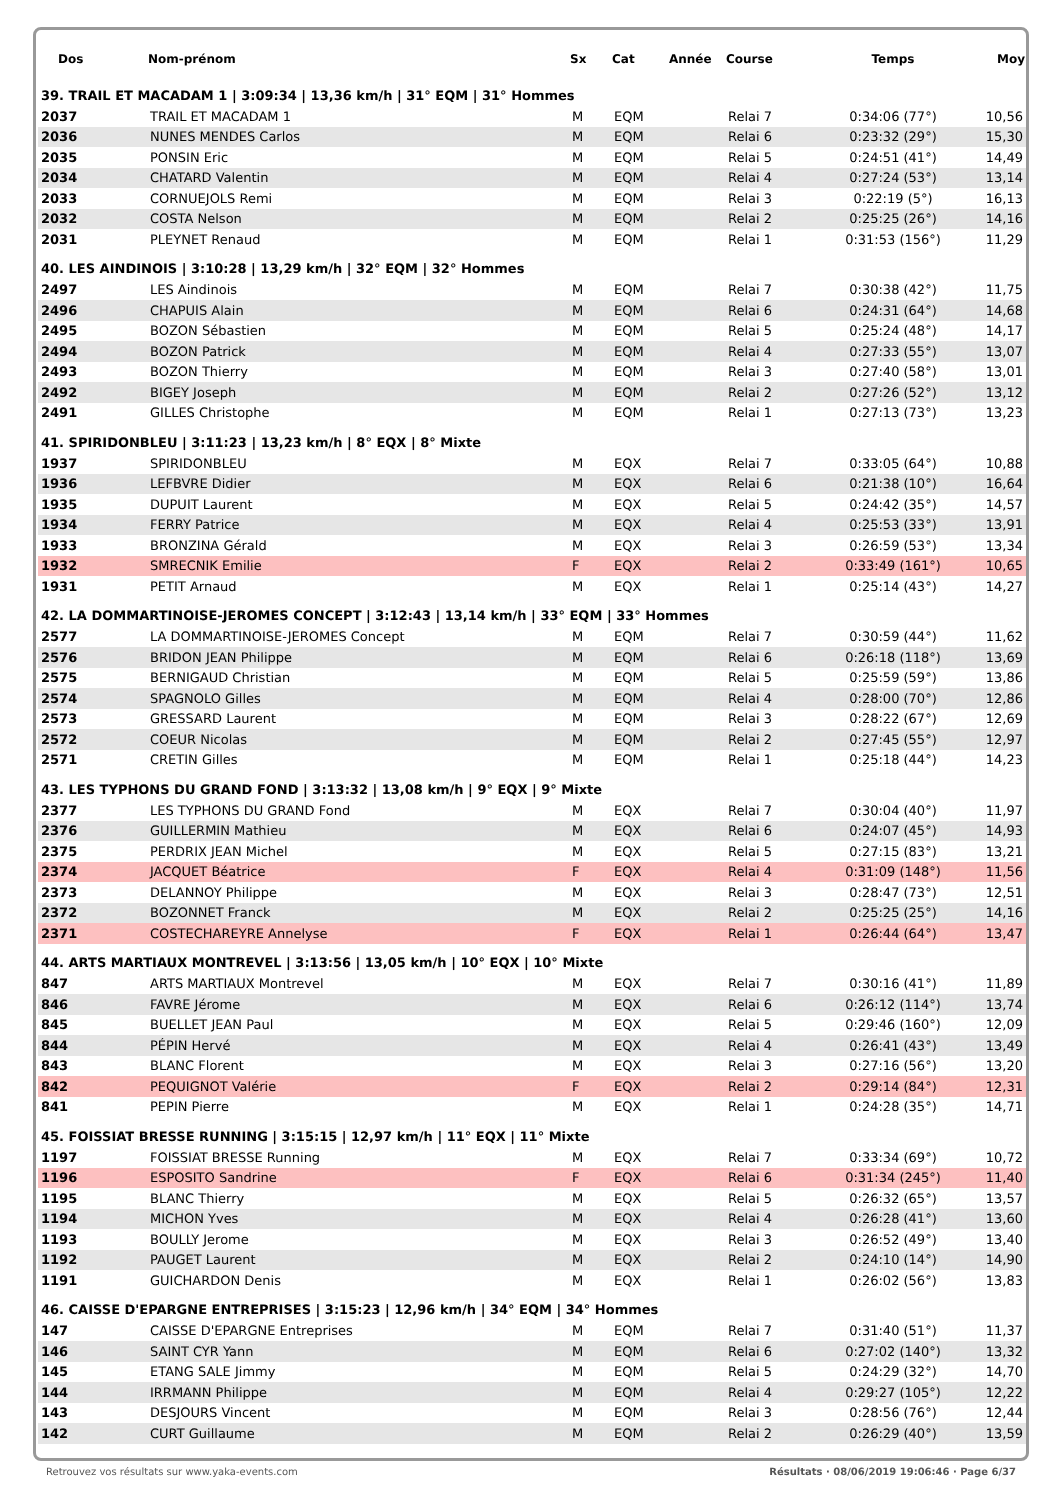| Dos | Nom-prénom | Sx | Cat | Année | Course | Temps | Moy |
| --- | --- | --- | --- | --- | --- | --- | --- |
| 39. TRAIL ET MACADAM 1 / 3:09:34 / 13,36 km/h / 31° EQM / 31° Hommes | | | | | | | |
| 2037 | TRAIL ET MACADAM 1 | M | EQM | | Relai 7 | 0:34:06 (77°) | 10,56 |
| 2036 | NUNES MENDES Carlos | M | EQM | | Relai 6 | 0:23:32 (29°) | 15,30 |
| 2035 | PONSIN Eric | M | EQM | | Relai 5 | 0:24:51 (41°) | 14,49 |
| 2034 | CHATARD Valentin | M | EQM | | Relai 4 | 0:27:24 (53°) | 13,14 |
| 2033 | CORNUEJOLS Remi | M | EQM | | Relai 3 | 0:22:19 (5°) | 16,13 |
| 2032 | COSTA Nelson | M | EQM | | Relai 2 | 0:25:25 (26°) | 14,16 |
| 2031 | PLEYNET Renaud | M | EQM | | Relai 1 | 0:31:53 (156°) | 11,29 |
| 40. LES AINDINOIS / 3:10:28 / 13,29 km/h / 32° EQM / 32° Hommes | | | | | | | |
| 2497 | LES Aindinois | M | EQM | | Relai 7 | 0:30:38 (42°) | 11,75 |
| 2496 | CHAPUIS Alain | M | EQM | | Relai 6 | 0:24:31 (64°) | 14,68 |
| 2495 | BOZON Sébastien | M | EQM | | Relai 5 | 0:25:24 (48°) | 14,17 |
| 2494 | BOZON Patrick | M | EQM | | Relai 4 | 0:27:33 (55°) | 13,07 |
| 2493 | BOZON Thierry | M | EQM | | Relai 3 | 0:27:40 (58°) | 13,01 |
| 2492 | BIGEY Joseph | M | EQM | | Relai 2 | 0:27:26 (52°) | 13,12 |
| 2491 | GILLES Christophe | M | EQM | | Relai 1 | 0:27:13 (73°) | 13,23 |
| 41. SPIRIDONBLEU / 3:11:23 / 13,23 km/h / 8° EQX / 8° Mixte | | | | | | | |
| 1937 | SPIRIDONBLEU | M | EQX | | Relai 7 | 0:33:05 (64°) | 10,88 |
| 1936 | LEFBVRE Didier | M | EQX | | Relai 6 | 0:21:38 (10°) | 16,64 |
| 1935 | DUPUIT Laurent | M | EQX | | Relai 5 | 0:24:42 (35°) | 14,57 |
| 1934 | FERRY Patrice | M | EQX | | Relai 4 | 0:25:53 (33°) | 13,91 |
| 1933 | BRONZINA Gérald | M | EQX | | Relai 3 | 0:26:59 (53°) | 13,34 |
| 1932 | SMRECNIK Emilie | F | EQX | | Relai 2 | 0:33:49 (161°) | 10,65 |
| 1931 | PETIT Arnaud | M | EQX | | Relai 1 | 0:25:14 (43°) | 14,27 |
| 42. LA DOMMARTINOISE-JEROMES CONCEPT / 3:12:43 / 13,14 km/h / 33° EQM / 33° Hommes | | | | | | | |
| 2577 | LA DOMMARTINOISE-JEROMES Concept | M | EQM | | Relai 7 | 0:30:59 (44°) | 11,62 |
| 2576 | BRIDON JEAN Philippe | M | EQM | | Relai 6 | 0:26:18 (118°) | 13,69 |
| 2575 | BERNIGAUD Christian | M | EQM | | Relai 5 | 0:25:59 (59°) | 13,86 |
| 2574 | SPAGNOLO Gilles | M | EQM | | Relai 4 | 0:28:00 (70°) | 12,86 |
| 2573 | GRESSARD Laurent | M | EQM | | Relai 3 | 0:28:22 (67°) | 12,69 |
| 2572 | COEUR Nicolas | M | EQM | | Relai 2 | 0:27:45 (55°) | 12,97 |
| 2571 | CRETIN Gilles | M | EQM | | Relai 1 | 0:25:18 (44°) | 14,23 |
| 43. LES TYPHONS DU GRAND FOND / 3:13:32 / 13,08 km/h / 9° EQX / 9° Mixte | | | | | | | |
| 2377 | LES TYPHONS DU GRAND Fond | M | EQX | | Relai 7 | 0:30:04 (40°) | 11,97 |
| 2376 | GUILLERMIN Mathieu | M | EQX | | Relai 6 | 0:24:07 (45°) | 14,93 |
| 2375 | PERDRIX JEAN Michel | M | EQX | | Relai 5 | 0:27:15 (83°) | 13,21 |
| 2374 | JACQUET Béatrice | F | EQX | | Relai 4 | 0:31:09 (148°) | 11,56 |
| 2373 | DELANNOY Philippe | M | EQX | | Relai 3 | 0:28:47 (73°) | 12,51 |
| 2372 | BOZONNET Franck | M | EQX | | Relai 2 | 0:25:25 (25°) | 14,16 |
| 2371 | COSTECHAREYRE Annelyse | F | EQX | | Relai 1 | 0:26:44 (64°) | 13,47 |
| 44. ARTS MARTIAUX MONTREVEL / 3:13:56 / 13,05 km/h / 10° EQX / 10° Mixte | | | | | | | |
| 847 | ARTS MARTIAUX Montrevel | M | EQX | | Relai 7 | 0:30:16 (41°) | 11,89 |
| 846 | FAVRE Jérome | M | EQX | | Relai 6 | 0:26:12 (114°) | 13,74 |
| 845 | BUELLET JEAN Paul | M | EQX | | Relai 5 | 0:29:46 (160°) | 12,09 |
| 844 | PÉPIN Hervé | M | EQX | | Relai 4 | 0:26:41 (43°) | 13,49 |
| 843 | BLANC Florent | M | EQX | | Relai 3 | 0:27:16 (56°) | 13,20 |
| 842 | PEQUIGNOT Valérie | F | EQX | | Relai 2 | 0:29:14 (84°) | 12,31 |
| 841 | PEPIN Pierre | M | EQX | | Relai 1 | 0:24:28 (35°) | 14,71 |
| 45. FOISSIAT BRESSE RUNNING / 3:15:15 / 12,97 km/h / 11° EQX / 11° Mixte | | | | | | | |
| 1197 | FOISSIAT BRESSE Running | M | EQX | | Relai 7 | 0:33:34 (69°) | 10,72 |
| 1196 | ESPOSITO Sandrine | F | EQX | | Relai 6 | 0:31:34 (245°) | 11,40 |
| 1195 | BLANC Thierry | M | EQX | | Relai 5 | 0:26:32 (65°) | 13,57 |
| 1194 | MICHON Yves | M | EQX | | Relai 4 | 0:26:28 (41°) | 13,60 |
| 1193 | BOULLY Jerome | M | EQX | | Relai 3 | 0:26:52 (49°) | 13,40 |
| 1192 | PAUGET Laurent | M | EQX | | Relai 2 | 0:24:10 (14°) | 14,90 |
| 1191 | GUICHARDON Denis | M | EQX | | Relai 1 | 0:26:02 (56°) | 13,83 |
| 46. CAISSE D'EPARGNE ENTREPRISES / 3:15:23 / 12,96 km/h / 34° EQM / 34° Hommes | | | | | | | |
| 147 | CAISSE D'EPARGNE Entreprises | M | EQM | | Relai 7 | 0:31:40 (51°) | 11,37 |
| 146 | SAINT CYR Yann | M | EQM | | Relai 6 | 0:27:02 (140°) | 13,32 |
| 145 | ETANG SALE Jimmy | M | EQM | | Relai 5 | 0:24:29 (32°) | 14,70 |
| 144 | IRRMANN Philippe | M | EQM | | Relai 4 | 0:29:27 (105°) | 12,22 |
| 143 | DESJOURS Vincent | M | EQM | | Relai 3 | 0:28:56 (76°) | 12,44 |
| 142 | CURT Guillaume | M | EQM | | Relai 2 | 0:26:29 (40°) | 13,59 |
Retrouvez vos résultats sur www.yaka-events.com Résultats · 08/06/2019 19:06:46 · Page 6/37